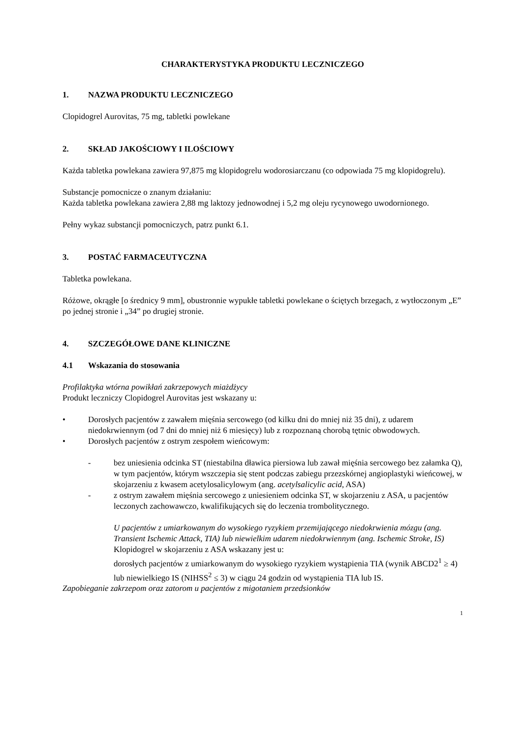CHARAKTERYSTYKA PRODUKTU LECZNICZEGO
1. NAZWA PRODUKTU LECZNICZEGO
Clopidogrel Aurovitas, 75 mg, tabletki powlekane
2. SKŁAD JAKOŚCIOWY I ILOŚCIOWY
Każda tabletka powlekana zawiera 97,875 mg klopidogrelu wodorosiarczanu (co odpowiada 75 mg klopidogrelu).
Substancje pomocnicze o znanym działaniu:
Każda tabletka powlekana zawiera 2,88 mg laktozy jednowodnej i 5,2 mg oleju rycynowego uwodornionego.
Pełny wykaz substancji pomocniczych, patrz punkt 6.1.
3. POSTAĆ FARMACEUTYCZNA
Tabletka powlekana.
Różowe, okrągłe [o średnicy 9 mm], obustronnie wypukłe tabletki powlekane o ściętych brzegach, z wytłoczonym „E” po jednej stronie i „34” po drugiej stronie.
4. SZCZEGÓŁOWE DANE KLINICZNE
4.1 Wskazania do stosowania
Profilaktyka wtórna powikłań zakrzepowych miażdżycy
Produkt leczniczy Clopidogrel Aurovitas jest wskazany u:
• Dorosłych pacjentów z zawałem mięśnia sercowego (od kilku dni do mniej niż 35 dni), z udarem niedokrwiennym (od 7 dni do mniej niż 6 miesięcy) lub z rozpoznaną chorobą tętnic obwodowych.
• Dorosłych pacjentów z ostrym zespołem wieńcowym:
- bez uniesienia odcinka ST (niestabilna dławica piersiowa lub zawał mięśnia sercowego bez załamka Q), w tym pacjentów, którym wszczepia się stent podczas zabiegu przezskórnej angioplastyki wieńcowej, w skojarzeniu z kwasem acetylosalicylowym (ang. acetylsalicylic acid, ASA)
- z ostrym zawałem mięśnia sercowego z uniesieniem odcinka ST, w skojarzeniu z ASA, u pacjentów leczonych zachowawczo, kwalifikujących się do leczenia trombolitycznego.
U pacjentów z umiarkowanym do wysokiego ryzykiem przemijającego niedokrwienia mózgu (ang. Transient Ischemic Attack, TIA) lub niewielkim udarem niedokrwiennym (ang. Ischemic Stroke, IS)
Klopidogrel w skojarzeniu z ASA wskazany jest u:
dorosłych pacjentów z umiarkowanym do wysokiego ryzykiem wystąpienia TIA (wynik ABCD2<sup>1</sup> ≥ 4) lub niewielkiego IS (NIHSS<sup>2</sup> ≤ 3) w ciągu 24 godzin od wystąpienia TIA lub IS.
Zapobieganie zakrzepom oraz zatorom u pacjentów z migotaniem przedsionków
1